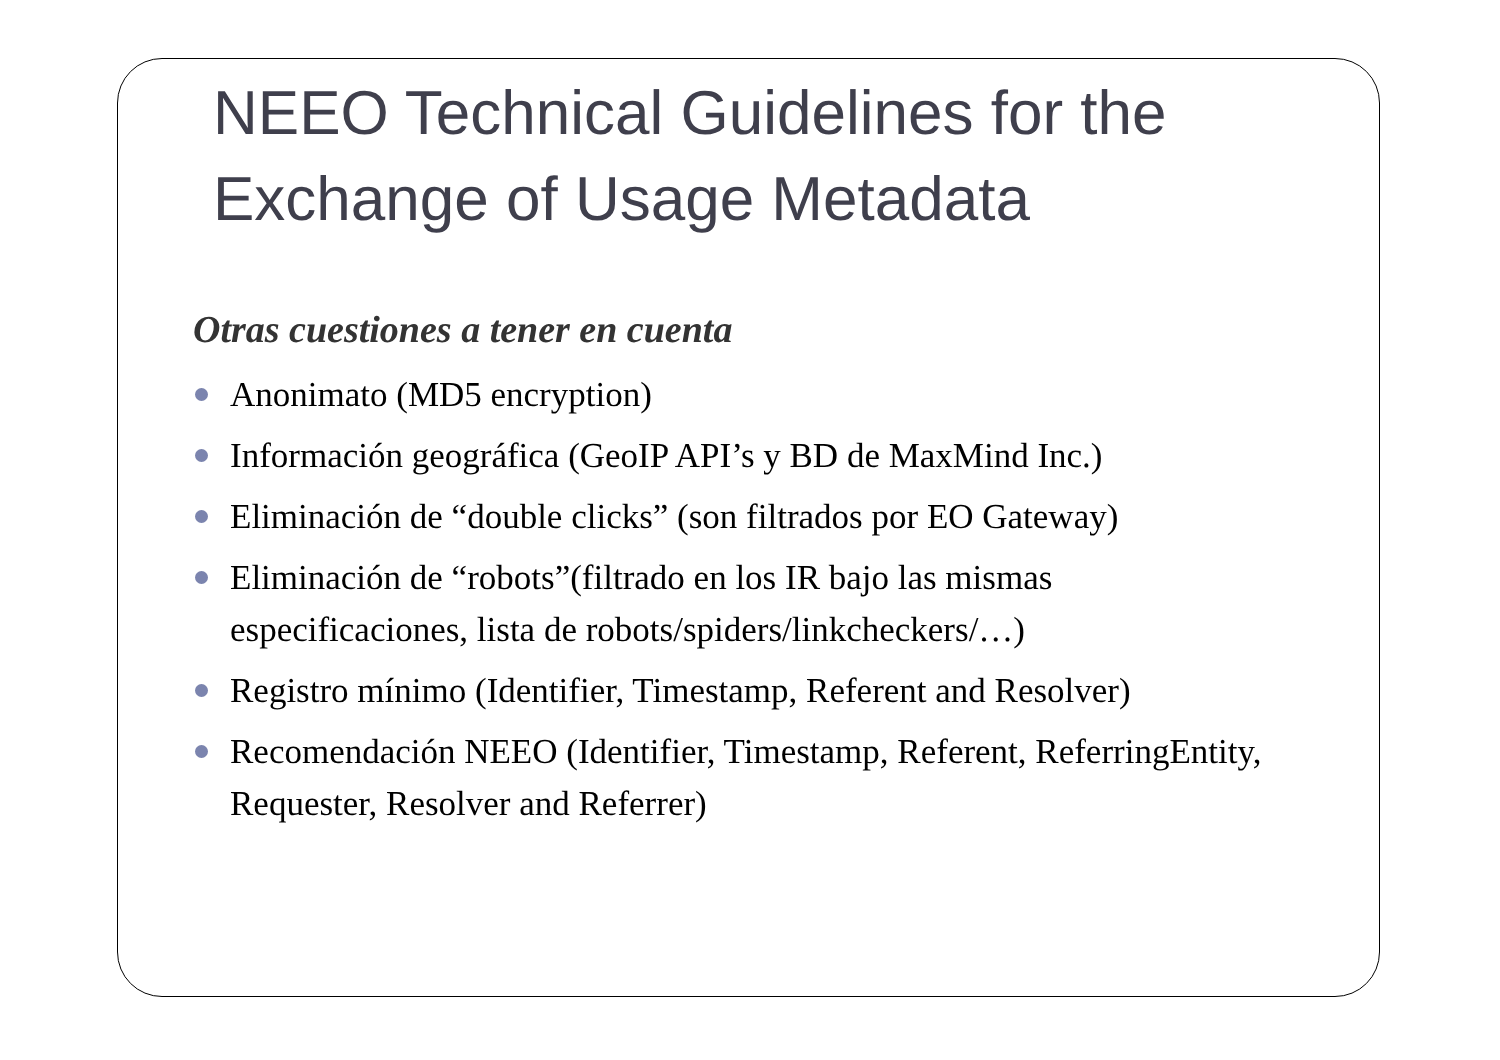NEEO Technical Guidelines for the
Exchange of Usage Metadata
Otras cuestiones a tener en cuenta
Anonimato (MD5 encryption)
Información geográfica (GeoIP API’s y BD de MaxMind Inc.)
Eliminación de “double clicks” (son filtrados por EO Gateway)
Eliminación de “robots”(filtrado en los IR bajo las mismas especificaciones, lista de robots/spiders/linkcheckers/…)
Registro mínimo (Identifier, Timestamp, Referent and Resolver)
Recomendación NEEO (Identifier, Timestamp, Referent, ReferringEntity, Requester, Resolver and Referrer)